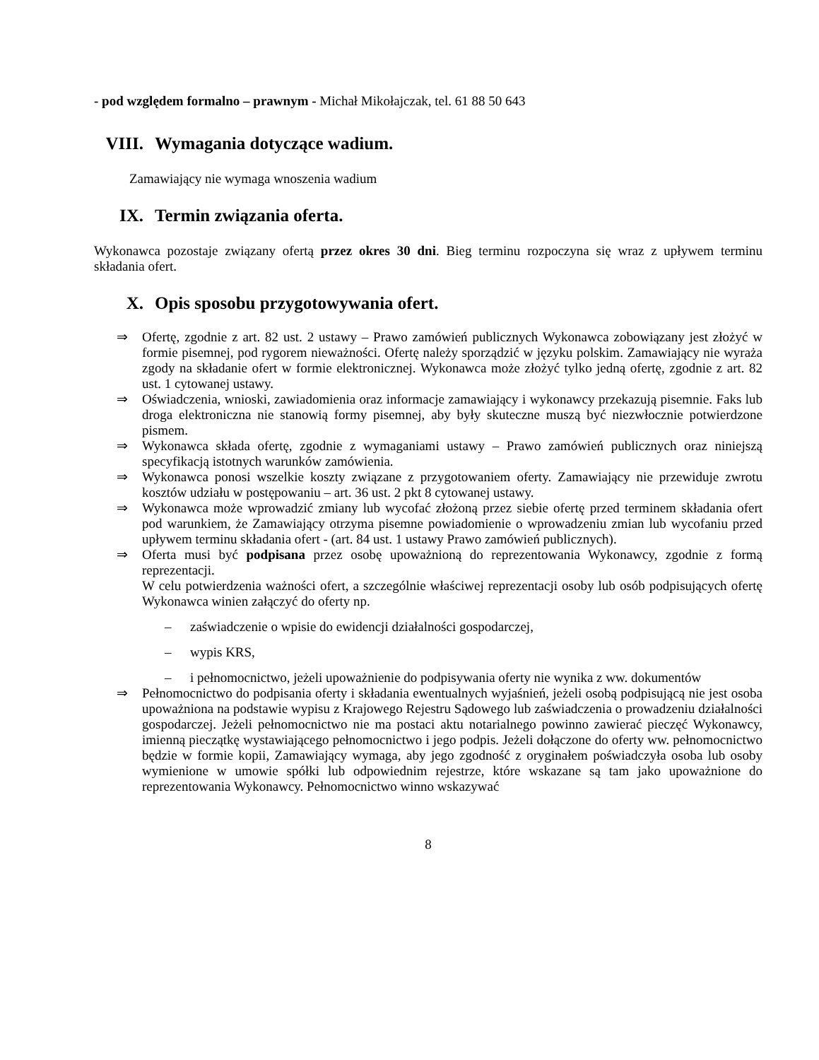- pod względem formalno – prawnym - Michał Mikołajczak, tel. 61 88 50 643
VIII. Wymagania dotyczące wadium.
Zamawiający nie wymaga wnoszenia wadium
IX. Termin związania oferta.
Wykonawca pozostaje związany ofertą przez okres 30 dni. Bieg terminu rozpoczyna się wraz z upływem terminu składania ofert.
X. Opis sposobu przygotowywania ofert.
⇒ Ofertę, zgodnie z art. 82 ust. 2 ustawy – Prawo zamówień publicznych Wykonawca zobowiązany jest złożyć w formie pisemnej, pod rygorem nieważności. Ofertę należy sporządzić w języku polskim. Zamawiający nie wyraża zgody na składanie ofert w formie elektronicznej. Wykonawca może złożyć tylko jedną ofertę, zgodnie z art. 82 ust. 1 cytowanej ustawy.
⇒ Oświadczenia, wnioski, zawiadomienia oraz informacje zamawiający i wykonawcy przekazują pisemnie. Faks lub droga elektroniczna nie stanowią formy pisemnej, aby były skuteczne muszą być niezwłocznie potwierdzone pismem.
⇒ Wykonawca składa ofertę, zgodnie z wymaganiami ustawy – Prawo zamówień publicznych oraz niniejszą specyfikacją istotnych warunków zamówienia.
⇒ Wykonawca ponosi wszelkie koszty związane z przygotowaniem oferty. Zamawiający nie przewiduje zwrotu kosztów udziału w postępowaniu – art. 36 ust. 2 pkt 8 cytowanej ustawy.
⇒ Wykonawca może wprowadzić zmiany lub wycofać złożoną przez siebie ofertę przed terminem składania ofert pod warunkiem, że Zamawiający otrzyma pisemne powiadomienie o wprowadzeniu zmian lub wycofaniu przed upływem terminu składania ofert - (art. 84 ust. 1 ustawy Prawo zamówień publicznych).
⇒ Oferta musi być podpisana przez osobę upoważnioną do reprezentowania Wykonawcy, zgodnie z formą reprezentacji.
W celu potwierdzenia ważności ofert, a szczególnie właściwej reprezentacji osoby lub osób podpisujących ofertę Wykonawca winien załączyć do oferty np.
– zaświadczenie o wpisie do ewidencji działalności gospodarczej,
– wypis KRS,
– i pełnomocnictwo, jeżeli upoważnienie do podpisywania oferty nie wynika z ww. dokumentów
⇒ Pełnomocnictwo do podpisania oferty i składania ewentualnych wyjaśnień, jeżeli osobą podpisującą nie jest osoba upoważniona na podstawie wypisu z Krajowego Rejestru Sądowego lub zaświadczenia o prowadzeniu działalności gospodarczej. Jeżeli pełnomocnictwo nie ma postaci aktu notarialnego powinno zawierać pieczęć Wykonawcy, imienną pieczątkę wystawiającego pełnomocnictwo i jego podpis. Jeżeli dołączone do oferty ww. pełnomocnictwo będzie w formie kopii, Zamawiający wymaga, aby jego zgodność z oryginałem poświadczyła osoba lub osoby wymienione w umowie spółki lub odpowiednim rejestrze, które wskazane są tam jako upoważnione do reprezentowania Wykonawcy. Pełnomocnictwo winno wskazywać
8